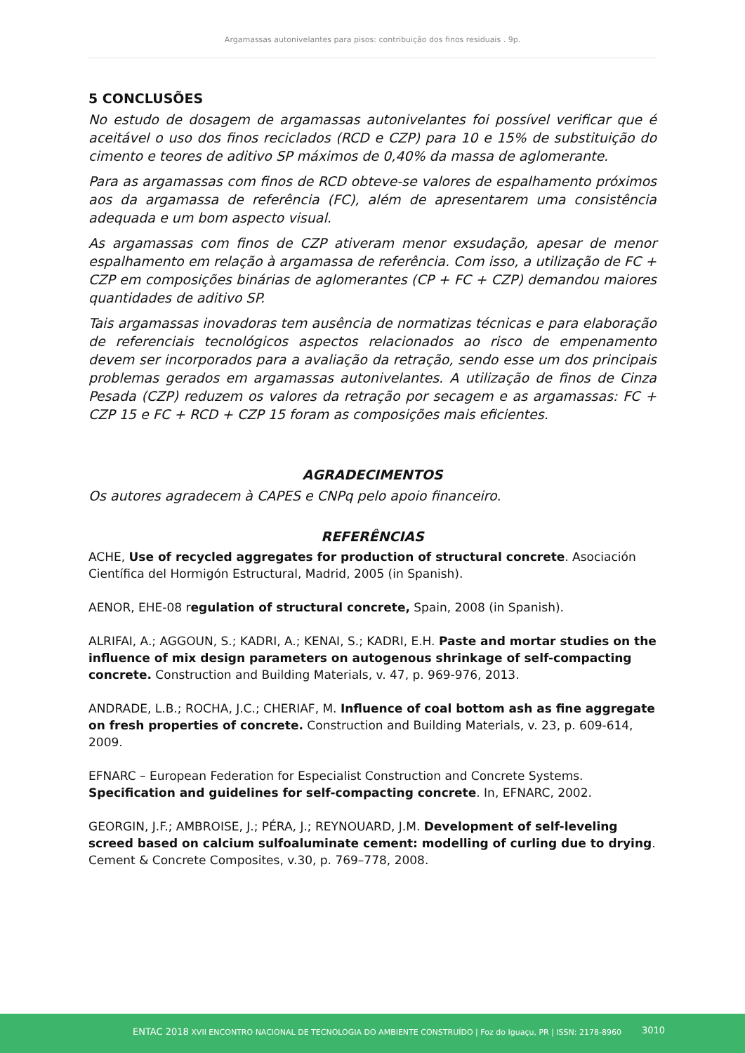Argamassas autonivelantes para pisos: contribuição dos finos residuais . 9p.
5 CONCLUSÕES
No estudo de dosagem de argamassas autonivelantes foi possível verificar que é aceitável o uso dos finos reciclados (RCD e CZP) para 10 e 15% de substituição do cimento e teores de aditivo SP máximos de 0,40% da massa de aglomerante.
Para as argamassas com finos de RCD obteve-se valores de espalhamento próximos aos da argamassa de referência (FC), além de apresentarem uma consistência adequada e um bom aspecto visual.
As argamassas com finos de CZP ativeram menor exsudação, apesar de menor espalhamento em relação à argamassa de referência. Com isso, a utilização de FC + CZP em composições binárias de aglomerantes (CP + FC + CZP) demandou maiores quantidades de aditivo SP.
Tais argamassas inovadoras tem ausência de normatizas técnicas e para elaboração de referenciais tecnológicos aspectos relacionados ao risco de empenamento devem ser incorporados para a avaliação da retração, sendo esse um dos principais problemas gerados em argamassas autonivelantes. A utilização de finos de Cinza Pesada (CZP) reduzem os valores da retração por secagem e as argamassas: FC + CZP 15 e FC + RCD + CZP 15 foram as composições mais eficientes.
AGRADECIMENTOS
Os autores agradecem à CAPES e CNPq pelo apoio financeiro.
REFERÊNCIAS
ACHE, Use of recycled aggregates for production of structural concrete. Asociación Científica del Hormigón Estructural, Madrid, 2005 (in Spanish).
AENOR, EHE-08 regulation of structural concrete, Spain, 2008 (in Spanish).
ALRIFAI, A.; AGGOUN, S.; KADRI, A.; KENAI, S.; KADRI, E.H. Paste and mortar studies on the influence of mix design parameters on autogenous shrinkage of self-compacting concrete. Construction and Building Materials, v. 47, p. 969-976, 2013.
ANDRADE, L.B.; ROCHA, J.C.; CHERIAF, M. Influence of coal bottom ash as fine aggregate on fresh properties of concrete. Construction and Building Materials, v. 23, p. 609-614, 2009.
EFNARC – European Federation for Especialist Construction and Concrete Systems. Specification and guidelines for self-compacting concrete. In, EFNARC, 2002.
GEORGIN, J.F.; AMBROISE, J.; PÉRA, J.; REYNOUARD, J.M. Development of self-leveling screed based on calcium sulfoaluminate cement: modelling of curling due to drying. Cement & Concrete Composites, v.30, p. 769–778, 2008.
ENTAC 2018 XVII ENCONTRO NACIONAL DE TECNOLOGIA DO AMBIENTE CONSTRUÍDO | Foz do Iguaçu, PR | ISSN: 2178-8960 3010